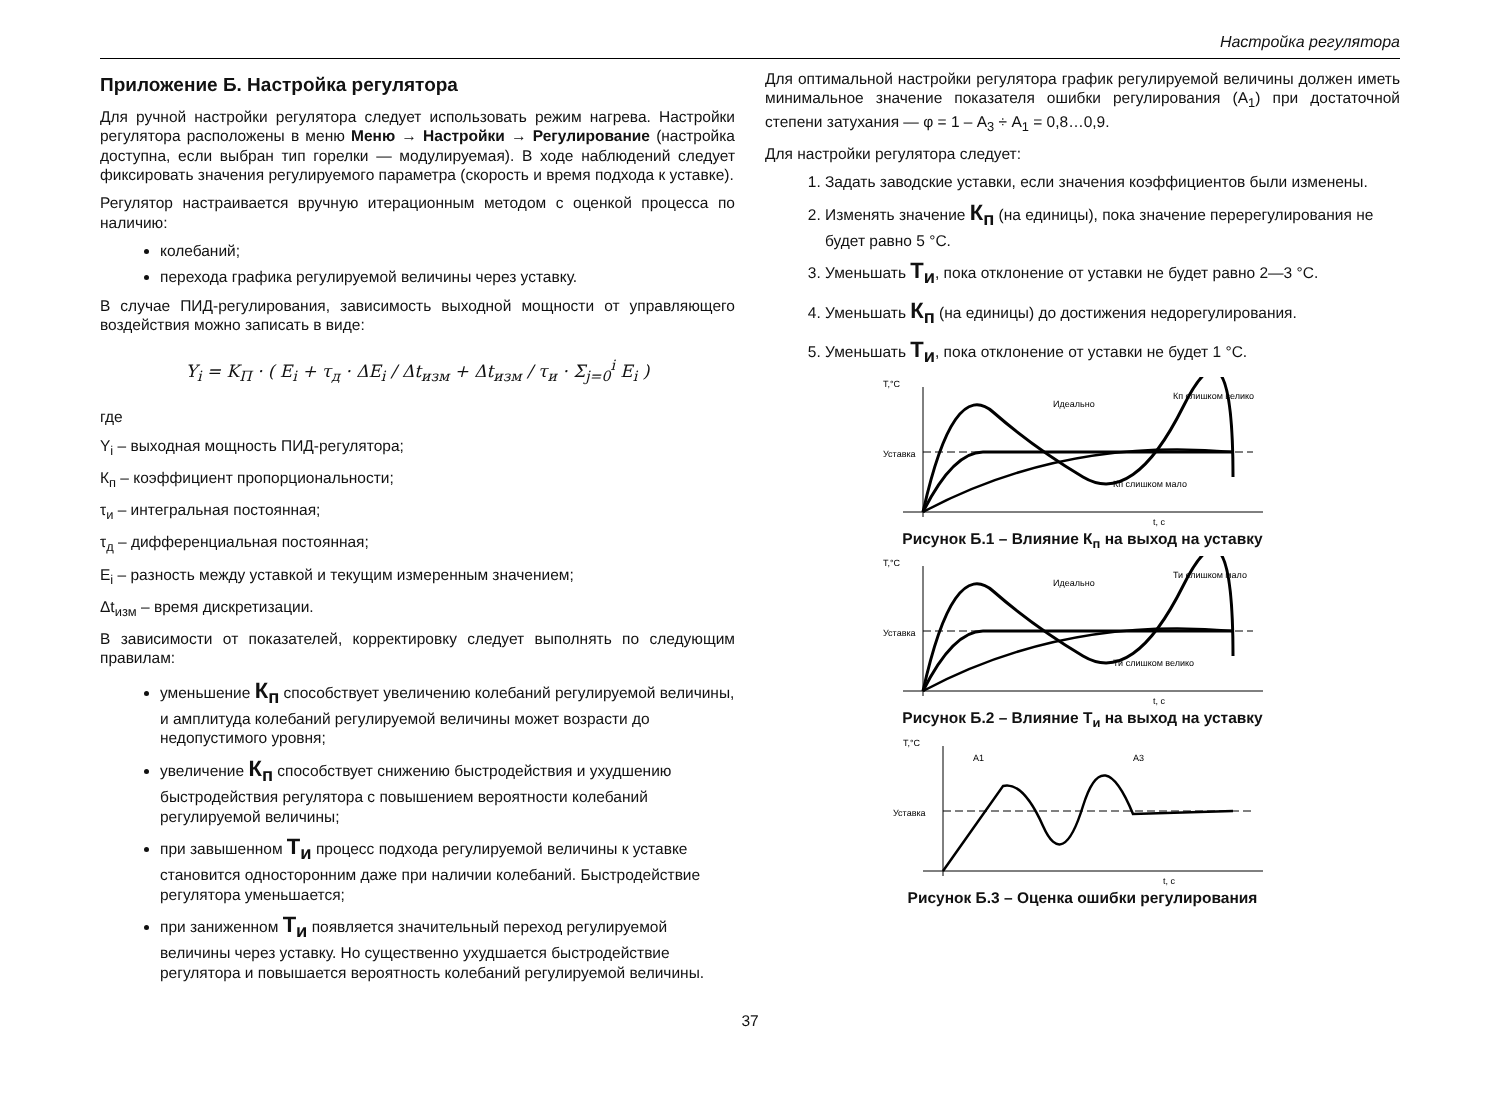Настройка регулятора
Приложение Б. Настройка регулятора
Для ручной настройки регулятора следует использовать режим нагрева. Настройки регулятора расположены в меню Меню → Настройки → Регулирование (настройка доступна, если выбран тип горелки — модулируемая). В ходе наблюдений следует фиксировать значения регулируемого параметра (скорость и время подхода к уставке).
Регулятор настраивается вручную итерационным методом с оценкой процесса по наличию:
колебаний;
перехода графика регулируемой величины через уставку.
В случае ПИД-регулирования, зависимость выходной мощности от управляющего воздействия можно записать в виде:
Y<sub>i</sub> = K<sub>П</sub> · ( E<sub>i</sub> + τ<sub>д</sub> · ΔE<sub>i</sub> / Δt<sub>изм</sub> + Δt<sub>изм</sub> / τ<sub>и</sub> · Σ<sub>j=0</sub><sup>i</sup> E<sub>i</sub> )
где
Y<sub>i</sub> – выходная мощность ПИД-регулятора;
К<sub>п</sub> – коэффициент пропорциональности;
τ<sub>и</sub> – интегральная постоянная;
τ<sub>д</sub> – дифференциальная постоянная;
E<sub>i</sub> – разность между уставкой и текущим измеренным значением;
Δt<sub>изм</sub> – время дискретизации.
В зависимости от показателей, корректировку следует выполнять по следующим правилам:
уменьшение К<sub>п</sub> способствует увеличению колебаний регулируемой величины, и амплитуда колебаний регулируемой величины может возрасти до недопустимого уровня;
увеличение К<sub>п</sub> способствует снижению быстродействия и ухудшению быстродействия регулятора с повышением вероятности колебаний регулируемой величины;
при завышенном Т<sub>и</sub> процесс подхода регулируемой величины к уставке становится односторонним даже при наличии колебаний. Быстродействие регулятора уменьшается;
при заниженном Т<sub>и</sub> появляется значительный переход регулируемой величины через уставку. Но существенно ухудшается быстродействие регулятора и повышается вероятность колебаний регулируемой величины.
Для оптимальной настройки регулятора график регулируемой величины должен иметь минимальное значение показателя ошибки регулирования (А<sub>1</sub>) при достаточной степени затухания — φ = 1 – А<sub>3</sub> ÷ А<sub>1</sub> = 0,8…0,9.
Для настройки регулятора следует:
1. Задать заводские уставки, если значения коэффициентов были изменены.
2. Изменять значение К<sub>п</sub> (на единицы), пока значение перерегулирования не будет равно 5 °C.
3. Уменьшать Т<sub>и</sub>, пока отклонение от уставки не будет равно 2—3 °C.
4. Уменьшать К<sub>п</sub> (на единицы) до достижения недорегулирования.
5. Уменьшать Т<sub>и</sub>, пока отклонение от уставки не будет 1 °C.
T,°C
t, c
Уставка
Идеально
Кп слишком велико
Кп слишком мало
Рисунок Б.1 – Влияние К<sub>п</sub> на выход на уставку
T,°C
t, c
Уставка
Идеально
Ти слишком мало
Ти слишком велико
Рисунок Б.2 – Влияние Т<sub>и</sub> на выход на уставку
T,°C
t, c
Уставка
A1
A3
Рисунок Б.3 – Оценка ошибки регулирования
37